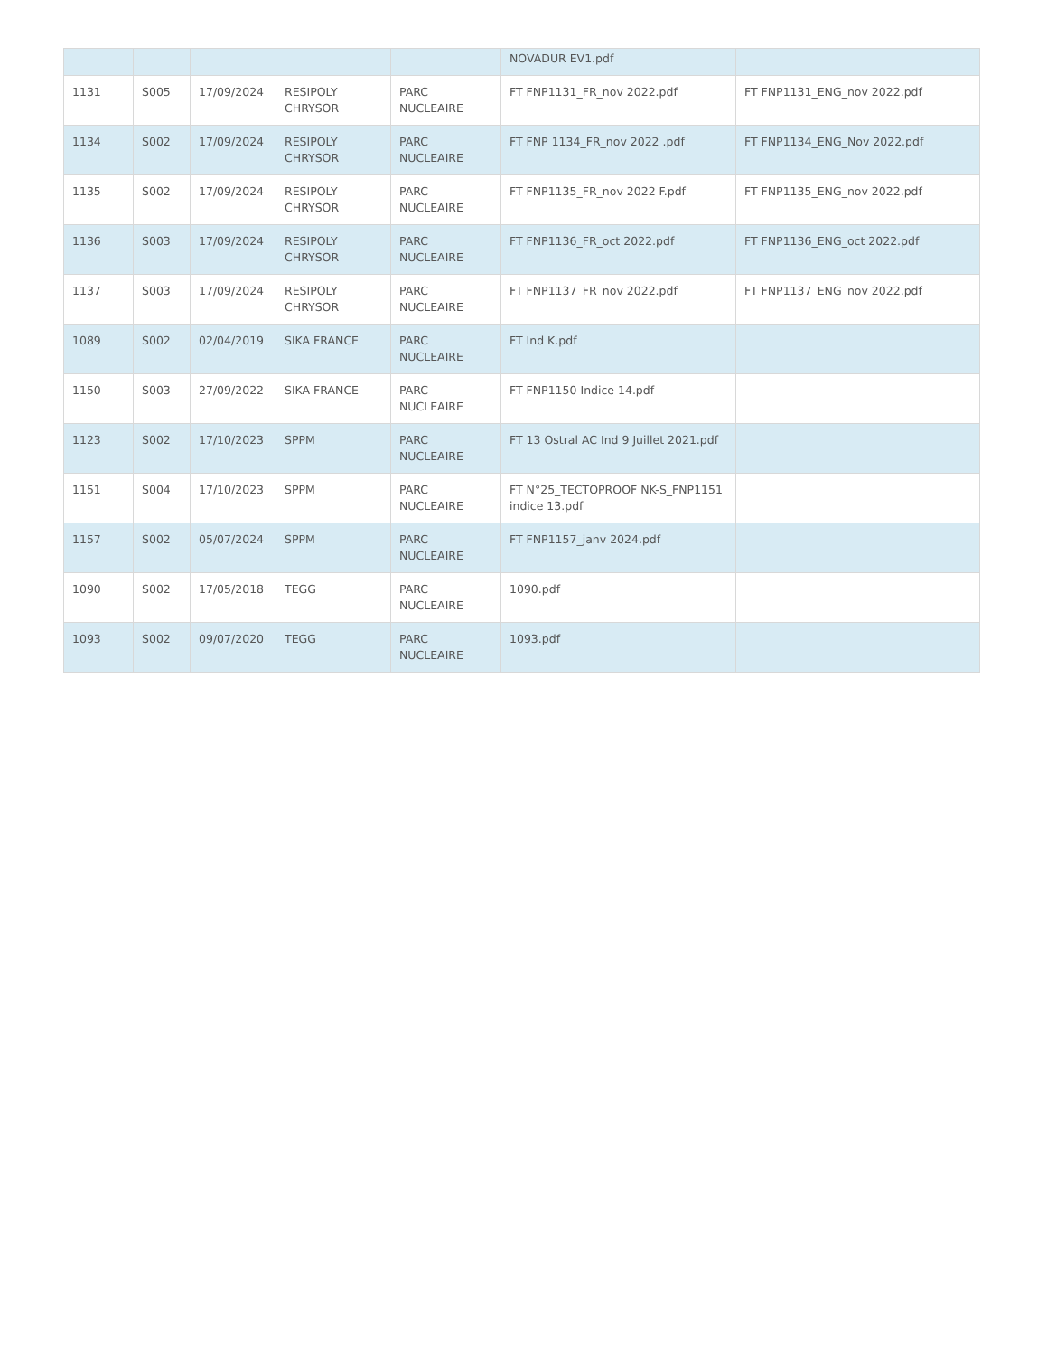| | | | | | NOVADUR EV1.pdf | |
| 1131 | S005 | 17/09/2024 | RESIPOLY CHRYSOR | PARC NUCLEAIRE | FT FNP1131_FR_nov 2022.pdf | FT FNP1131_ENG_nov 2022.pdf |
| 1134 | S002 | 17/09/2024 | RESIPOLY CHRYSOR | PARC NUCLEAIRE | FT FNP 1134_FR_nov 2022 .pdf | FT FNP1134_ENG_Nov 2022.pdf |
| 1135 | S002 | 17/09/2024 | RESIPOLY CHRYSOR | PARC NUCLEAIRE | FT FNP1135_FR_nov 2022 F.pdf | FT FNP1135_ENG_nov 2022.pdf |
| 1136 | S003 | 17/09/2024 | RESIPOLY CHRYSOR | PARC NUCLEAIRE | FT FNP1136_FR_oct 2022.pdf | FT FNP1136_ENG_oct 2022.pdf |
| 1137 | S003 | 17/09/2024 | RESIPOLY CHRYSOR | PARC NUCLEAIRE | FT FNP1137_FR_nov 2022.pdf | FT FNP1137_ENG_nov 2022.pdf |
| 1089 | S002 | 02/04/2019 | SIKA FRANCE | PARC NUCLEAIRE | FT Ind K.pdf | |
| 1150 | S003 | 27/09/2022 | SIKA FRANCE | PARC NUCLEAIRE | FT FNP1150 Indice 14.pdf | |
| 1123 | S002 | 17/10/2023 | SPPM | PARC NUCLEAIRE | FT 13 Ostral AC Ind 9 Juillet 2021.pdf | |
| 1151 | S004 | 17/10/2023 | SPPM | PARC NUCLEAIRE | FT N°25_TECTOPROOF NK-S_FNP1151 indice 13.pdf | |
| 1157 | S002 | 05/07/2024 | SPPM | PARC NUCLEAIRE | FT FNP1157_janv 2024.pdf | |
| 1090 | S002 | 17/05/2018 | TEGG | PARC NUCLEAIRE | 1090.pdf | |
| 1093 | S002 | 09/07/2020 | TEGG | PARC NUCLEAIRE | 1093.pdf | |